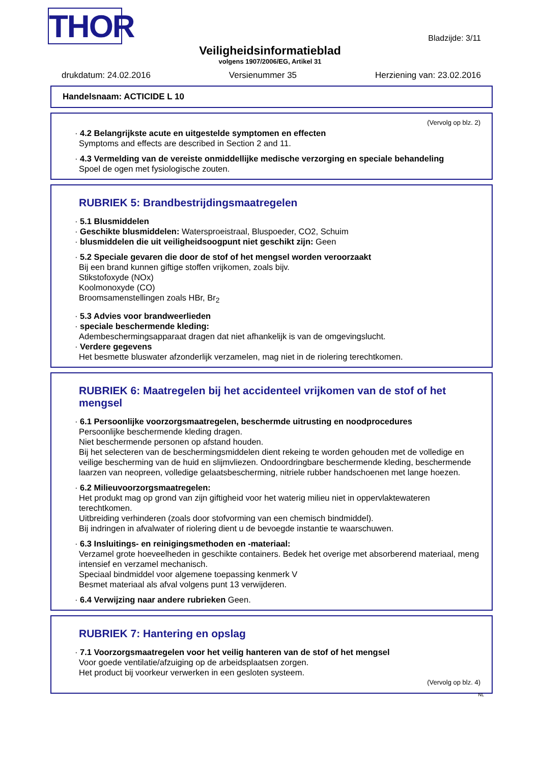THOR
Bladzijde: 3/11
Veiligheidsinformatieblad
volgens 1907/2006/EG, Artikel 31
drukdatum: 24.02.2016 Versienummer 35 Herziening van: 23.02.2016
Handelsnaam: ACTICIDE L 10
(Vervolg op blz. 2)
· 4.2 Belangrijkste acute en uitgestelde symptomen en effecten
Symptoms and effects are described in Section 2 and 11.
· 4.3 Vermelding van de vereiste onmiddellijke medische verzorging en speciale behandeling
Spoel de ogen met fysiologische zouten.
RUBRIEK 5: Brandbestrijdingsmaatregelen
· 5.1 Blusmiddelen
· Geschikte blusmiddelen: Watersproeistraal, Bluspoeder, CO2, Schuim
· blusmiddelen die uit veiligheidsoogpunt niet geschikt zijn: Geen
· 5.2 Speciale gevaren die door de stof of het mengsel worden veroorzaakt
Bij een brand kunnen giftige stoffen vrijkomen, zoals bijv.
Stikstofoxyde (NOx)
Koolmonoxyde (CO)
Broomsamenstellingen zoals HBr, Br<sub>2</sub>
· 5.3 Advies voor brandweerlieden
· speciale beschermende kleding:
Adembeschermingsapparaat dragen dat niet afhankelijk is van de omgevingslucht.
· Verdere gegevens
Het besmette bluswater afzonderlijk verzamelen, mag niet in de riolering terechtkomen.
RUBRIEK 6: Maatregelen bij het accidenteel vrijkomen van de stof of het mengsel
· 6.1 Persoonlijke voorzorgsmaatregelen, beschermde uitrusting en noodprocedures
Persoonlijke beschermende kleding dragen.
Niet beschermende personen op afstand houden.
Bij het selecteren van de beschermingsmiddelen dient rekeing te worden gehouden met de volledige en veilige bescherming van de huid en slijmvliezen. Ondoordringbare beschermende kleding, beschermende laarzen van neopreen, volledige gelaatsbescherming, nitriele rubber handschoenen met lange hoezen.
· 6.2 Milieuvoorzorgsmaatregelen:
Het produkt mag op grond van zijn giftigheid voor het waterig milieu niet in oppervlaktewateren terechtkomen.
Uitbreiding verhinderen (zoals door stofvorming van een chemisch bindmiddel).
Bij indringen in afvalwater of riolering dient u de bevoegde instantie te waarschuwen.
· 6.3 Insluitings- en reinigingsmethoden en -materiaal:
Verzamel grote hoeveelheden in geschikte containers. Bedek het overige met absorberend materiaal, meng intensief en verzamel mechanisch.
Speciaal bindmiddel voor algemene toepassing kenmerk V
Besmet materiaal als afval volgens punt 13 verwijderen.
· 6.4 Verwijzing naar andere rubrieken Geen.
RUBRIEK 7: Hantering en opslag
· 7.1 Voorzorgsmaatregelen voor het veilig hanteren van de stof of het mengsel
Voor goede ventilatie/afzuiging op de arbeidsplaatsen zorgen.
Het product bij voorkeur verwerken in een gesloten systeem.
(Vervolg op blz. 4)
NL